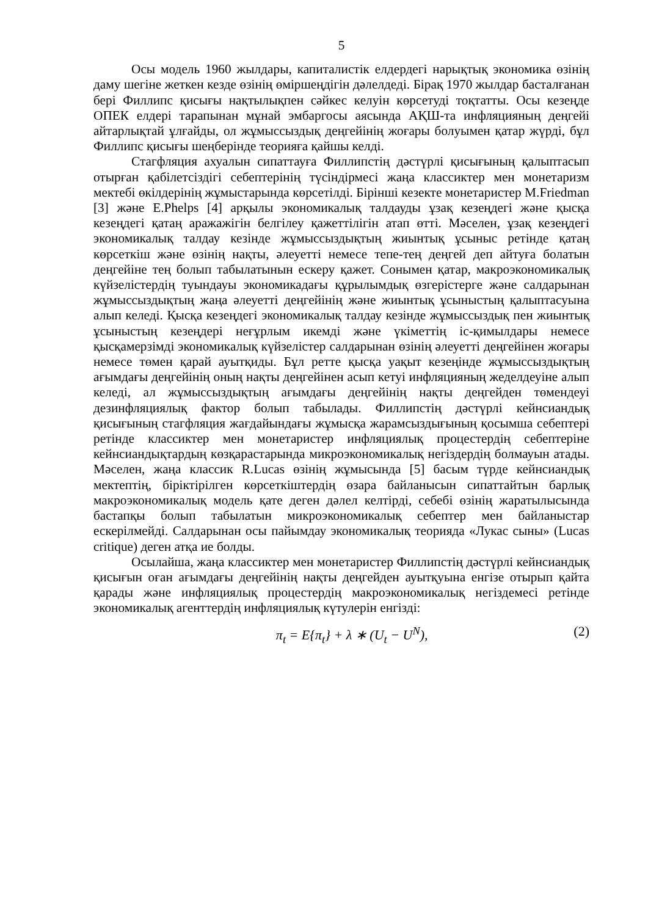5
Осы модель 1960 жылдары, капиталистік елдердегі нарықтық экономика өзінің даму шегіне жеткен кезде өзінің өміршеңдігін дәлелдеді. Бірақ 1970 жылдар басталғанан бері Филлипс қисығы нақтылықпен сәйкес келуін көрсетуді тоқтатты. Осы кезеңде ОПЕК елдері тарапынан мұнай эмбаргосы аясында АҚШ-та инфляцияның деңгейі айтарлықтай ұлғайды, ол жұмыссыздық деңгейінің жоғары болуымен қатар жүрді, бұл Филлипс қисығы шеңберінде теорияға қайшы келді.
Стагфляция ахуалын сипаттауға Филлипстің дәстүрлі қисығының қалыптасып отырған қабілетсіздігі себептерінің түсіндірмесі жаңа классиктер мен монетаризм мектебі өкілдерінің жұмыстарында көрсетілді. Бірінші кезекте монетаристер M.Friedman [3] және E.Phelps [4] арқылы экономикалық талдауды ұзақ кезеңдегі және қысқа кезеңдегі қатаң аражажігін белгілеу қажеттілігін атап өтті. Мәселен, ұзақ кезеңдегі экономикалық талдау кезінде жұмыссыздықтың жиынтық ұсыныс ретінде қатаң көрсеткіш және өзінің нақты, әлеуетті немесе тепе-тең деңгей деп айтуға болатын деңгейіне тең болып табылатынын ескеру қажет. Сонымен қатар, макроэкономикалық күйзелістердің туындауы экономикадағы құрылымдық өзгерістерге және салдарынан жұмыссыздықтың жаңа әлеуетті деңгейінің және жиынтық ұсыныстың қалыптасуына алып келеді. Қысқа кезеңдегі экономикалық талдау кезінде жұмыссыздық пен жиынтық ұсыныстың кезеңдері неғұрлым икемді және үкіметтің іс-қимылдары немесе қысқамерзімді экономикалық күйзелістер салдарынан өзінің әлеуетті деңгейінен жоғары немесе төмен қарай ауытқиды. Бұл ретте қысқа уақыт кезеңінде жұмыссыздықтың ағымдағы деңгейінің оның нақты деңгейінен асып кетуі инфляцияның жеделдеуіне алып келеді, ал жұмыссыздықтың ағымдағы деңгейінің нақты деңгейден төмендеуі дезинфляциялық фактор болып табылады. Филлипстің дәстүрлі кейнсиандық қисығының стагфляция жағдайындағы жұмысқа жарамсыздығының қосымша себептері ретінде классиктер мен монетаристер инфляциялық процестердің себептеріне кейнсиандықтардың көзқарастарында микроэкономикалық негіздердің болмауын атады. Мәселен, жаңа классик R.Lucas өзінің жұмысында [5] басым түрде кейнсиандық мектептің, біріктірілген көрсеткіштердің өзара байланысын сипаттайтын барлық макроэкономикалық модель қате деген дәлел келтірді, себебі өзінің жаратылысында бастапқы болып табылатын микроэкономикалық себептер мен байланыстар ескерілмейді. Салдарынан осы пайымдау экономикалық теорияда «Лукас сыны» (Lucas critique) деген атқа ие болды.
Осылайша, жаңа классиктер мен монетаристер Филлипстің дәстүрлі кейнсиандық қисығын оған ағымдағы деңгейінің нақты деңгейден ауытқуына енгізе отырып қайта қарады және инфляциялық процестердің макроэкономикалық негіздемесі ретінде экономикалық агенттердің инфляциялық күтулерін енгізді:
π<sub>t</sub> = E{π<sub>t</sub>} + λ ∗ (U<sub>t</sub> − U<sup>N</sup>), (2)